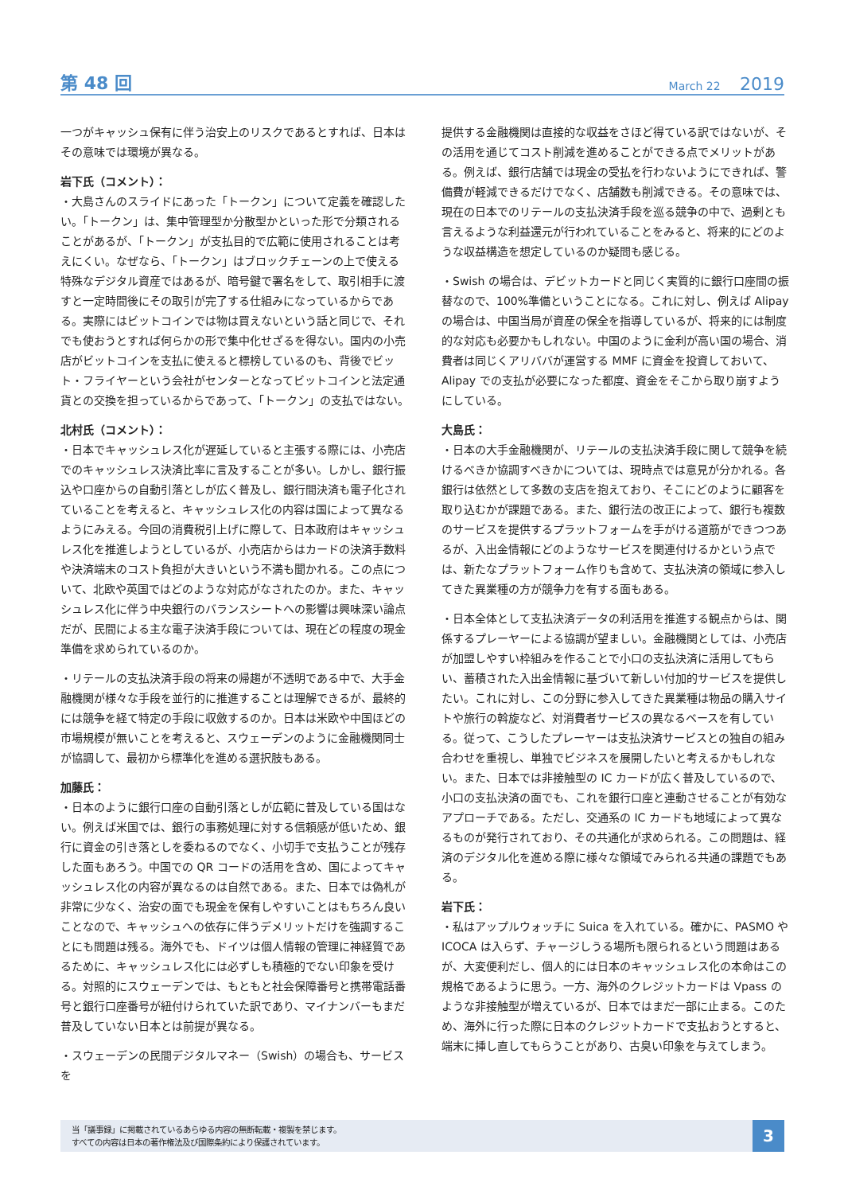第 48 回 March 22 2019
一つがキャッシュ保有に伴う治安上のリスクであるとすれば、日本はその意味では環境が異なる。
岩下氏（コメント）：
・大島さんのスライドにあった「トークン」について定義を確認したい。「トークン」は、集中管理型か分散型かといった形で分類されることがあるが、「トークン」が支払目的で広範に使用されることは考えにくい。なぜなら、「トークン」はブロックチェーンの上で使える特殊なデジタル資産ではあるが、暗号鍵で署名をして、取引相手に渡すと一定時間後にその取引が完了する仕組みになっているからである。実際にはビットコインでは物は買えないという話と同じで、それでも使おうとすれば何らかの形で集中化せざるを得ない。国内の小売店がビットコインを支払に使えると標榜しているのも、背後でビット・フライヤーという会社がセンターとなってビットコインと法定通貨との交換を担っているからであって、「トークン」の支払ではない。
北村氏（コメント）：
・日本でキャッシュレス化が遅延していると主張する際には、小売店でのキャッシュレス決済比率に言及することが多い。しかし、銀行振込や口座からの自動引落としが広く普及し、銀行間決済も電子化されていることを考えると、キャッシュレス化の内容は国によって異なるようにみえる。今回の消費税引上げに際して、日本政府はキャッシュレス化を推進しようとしているが、小売店からはカードの決済手数料や決済端末のコスト負担が大きいという不満も聞かれる。この点について、北欧や英国ではどのような対応がなされたのか。また、キャッシュレス化に伴う中央銀行のバランスシートへの影響は興味深い論点だが、民間による主な電子決済手段については、現在どの程度の現金準備を求められているのか。
・リテールの支払決済手段の将来の帰趨が不透明である中で、大手金融機関が様々な手段を並行的に推進することは理解できるが、最終的には競争を経て特定の手段に収斂するのか。日本は米欧や中国ほどの市場規模が無いことを考えると、スウェーデンのように金融機関同士が協調して、最初から標準化を進める選択肢もある。
加藤氏：
・日本のように銀行口座の自動引落としが広範に普及している国はない。例えば米国では、銀行の事務処理に対する信頼感が低いため、銀行に資金の引き落としを委ねるのでなく、小切手で支払うことが残存した面もあろう。中国での QR コードの活用を含め、国によってキャッシュレス化の内容が異なるのは自然である。また、日本では偽札が非常に少なく、治安の面でも現金を保有しやすいことはもちろん良いことなので、キャッシュへの依存に伴うデメリットだけを強調することにも問題は残る。海外でも、ドイツは個人情報の管理に神経質であるために、キャッシュレス化には必ずしも積極的でない印象を受ける。対照的にスウェーデンでは、もともと社会保障番号と携帯電話番号と銀行口座番号が紐付けられていた訳であり、マイナンバーもまだ普及していない日本とは前提が異なる。
・スウェーデンの民間デジタルマネー（Swish）の場合も、サービスを
提供する金融機関は直接的な収益をさほど得ている訳ではないが、その活用を通じてコスト削減を進めることができる点でメリットがある。例えば、銀行店舗では現金の受払を行わないようにできれば、警備費が軽減できるだけでなく、店舗数も削減できる。その意味では、現在の日本でのリテールの支払決済手段を巡る競争の中で、過剰とも言えるような利益還元が行われていることをみると、将来的にどのような収益構造を想定しているのか疑問も感じる。
・Swish の場合は、デビットカードと同じく実質的に銀行口座間の振替なので、100%準備ということになる。これに対し、例えば Alipay の場合は、中国当局が資産の保全を指導しているが、将来的には制度的な対応も必要かもしれない。中国のように金利が高い国の場合、消費者は同じくアリババが運営する MMF に資金を投資しておいて、Alipay での支払が必要になった都度、資金をそこから取り崩すようにしている。
大島氏：
・日本の大手金融機関が、リテールの支払決済手段に関して競争を続けるべきか協調すべきかについては、現時点では意見が分かれる。各銀行は依然として多数の支店を抱えており、そこにどのように顧客を取り込むかが課題である。また、銀行法の改正によって、銀行も複数のサービスを提供するプラットフォームを手がける道筋ができつつあるが、入出金情報にどのようなサービスを関連付けるかという点では、新たなプラットフォーム作りも含めて、支払決済の領域に参入してきた異業種の方が競争力を有する面もある。
・日本全体として支払決済データの利活用を推進する観点からは、関係するプレーヤーによる協調が望ましい。金融機関としては、小売店が加盟しやすい枠組みを作ることで小口の支払決済に活用してもらい、蓄積された入出金情報に基づいて新しい付加的サービスを提供したい。これに対し、この分野に参入してきた異業種は物品の購入サイトや旅行の斡旋など、対消費者サービスの異なるベースを有している。従って、こうしたプレーヤーは支払決済サービスとの独自の組み合わせを重視し、単独でビジネスを展開したいと考えるかもしれない。また、日本では非接触型の IC カードが広く普及しているので、小口の支払決済の面でも、これを銀行口座と連動させることが有効なアプローチである。ただし、交通系の IC カードも地域によって異なるものが発行されており、その共通化が求められる。この問題は、経済のデジタル化を進める際に様々な領域でみられる共通の課題でもある。
岩下氏：
・私はアップルウォッチに Suica を入れている。確かに、PASMO や ICOCA は入らず、チャージしうる場所も限られるという問題はあるが、大変便利だし、個人的には日本のキャッシュレス化の本命はこの規格であるように思う。一方、海外のクレジットカードは Vpass のような非接触型が増えているが、日本ではまだ一部に止まる。このため、海外に行った際に日本のクレジットカードで支払おうとすると、端末に挿し直してもらうことがあり、古臭い印象を与えてしまう。
当「議事録」に掲載されているあらゆる内容の無断転載・複製を禁じます。
すべての内容は日本の著作権法及び国際条約により保護されています。
3